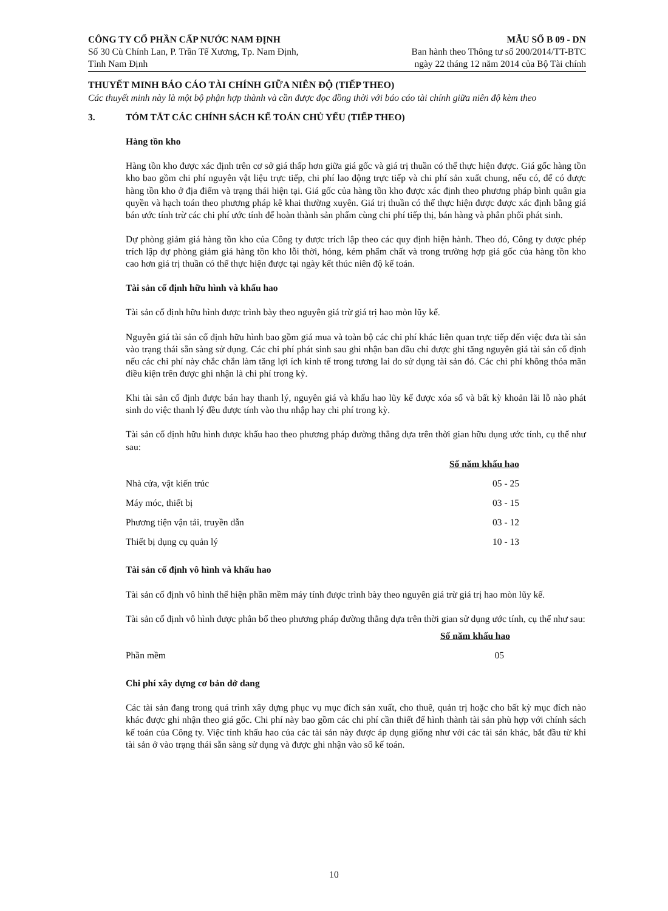CÔNG TY CỔ PHẦN CẤP NƯỚC NAM ĐỊNH
Số 30 Cù Chính Lan, P. Trần Tế Xương, Tp. Nam Định,
Tỉnh Nam Định
MẪU SỐ B 09 - DN
Ban hành theo Thông tư số 200/2014/TT-BTC
ngày 22 tháng 12 năm 2014 của Bộ Tài chính
THUYẾT MINH BÁO CÁO TÀI CHÍNH GIỮA NIÊN ĐỘ (TIẾP THEO)
Các thuyết minh này là một bộ phận hợp thành và cần được đọc đồng thời với báo cáo tài chính giữa niên độ kèm theo
3. TÓM TẮT CÁC CHÍNH SÁCH KẾ TOÁN CHỦ YẾU (TIẾP THEO)
Hàng tồn kho
Hàng tồn kho được xác định trên cơ sở giá thấp hơn giữa giá gốc và giá trị thuần có thể thực hiện được. Giá gốc hàng tồn kho bao gồm chi phí nguyên vật liệu trực tiếp, chi phí lao động trực tiếp và chi phí sản xuất chung, nếu có, để có được hàng tồn kho ở địa điểm và trạng thái hiện tại. Giá gốc của hàng tồn kho được xác định theo phương pháp bình quân gia quyền và hạch toán theo phương pháp kê khai thường xuyên. Giá trị thuần có thể thực hiện được được xác định bằng giá bán ước tính trừ các chi phí ước tính để hoàn thành sản phẩm cùng chi phí tiếp thị, bán hàng và phân phối phát sinh.
Dự phòng giảm giá hàng tồn kho của Công ty được trích lập theo các quy định hiện hành. Theo đó, Công ty được phép trích lập dự phòng giảm giá hàng tồn kho lỗi thời, hỏng, kém phẩm chất và trong trường hợp giá gốc của hàng tồn kho cao hơn giá trị thuần có thể thực hiện được tại ngày kết thúc niên độ kế toán.
Tài sản cố định hữu hình và khấu hao
Tài sản cố định hữu hình được trình bày theo nguyên giá trừ giá trị hao mòn lũy kế.
Nguyên giá tài sản cố định hữu hình bao gồm giá mua và toàn bộ các chi phí khác liên quan trực tiếp đến việc đưa tài sản vào trạng thái sẵn sàng sử dụng. Các chi phí phát sinh sau ghi nhận ban đầu chỉ được ghi tăng nguyên giá tài sản cố định nếu các chi phí này chắc chắn làm tăng lợi ích kinh tế trong tương lai do sử dụng tài sản đó. Các chi phí không thỏa mãn điều kiện trên được ghi nhận là chi phí trong kỳ.
Khi tài sản cố định được bán hay thanh lý, nguyên giá và khấu hao lũy kế được xóa sổ và bất kỳ khoản lãi lỗ nào phát sinh do việc thanh lý đều được tính vào thu nhập hay chi phí trong kỳ.
Tài sản cố định hữu hình được khấu hao theo phương pháp đường thẳng dựa trên thời gian hữu dụng ước tính, cụ thể như sau:
| | Số năm khấu hao |
| --- | --- |
| Nhà cửa, vật kiến trúc | 05 - 25 |
| Máy móc, thiết bị | 03 - 15 |
| Phương tiện vận tải, truyền dẫn | 03 - 12 |
| Thiết bị dụng cụ quản lý | 10 - 13 |
Tài sản cố định vô hình và khấu hao
Tài sản cố định vô hình thể hiện phần mềm máy tính được trình bày theo nguyên giá trừ giá trị hao mòn lũy kế.
Tài sản cố định vô hình được phân bổ theo phương pháp đường thẳng dựa trên thời gian sử dụng ước tính, cụ thể như sau:
| | Số năm khấu hao |
| --- | --- |
| Phần mềm | 05 |
Chi phí xây dựng cơ bản dở dang
Các tài sản đang trong quá trình xây dựng phục vụ mục đích sản xuất, cho thuê, quản trị hoặc cho bất kỳ mục đích nào khác được ghi nhận theo giá gốc. Chi phí này bao gồm các chi phí cần thiết để hình thành tài sản phù hợp với chính sách kế toán của Công ty. Việc tính khấu hao của các tài sản này được áp dụng giống như với các tài sản khác, bắt đầu từ khi tài sản ở vào trạng thái sẵn sàng sử dụng và được ghi nhận vào sổ kế toán.
10